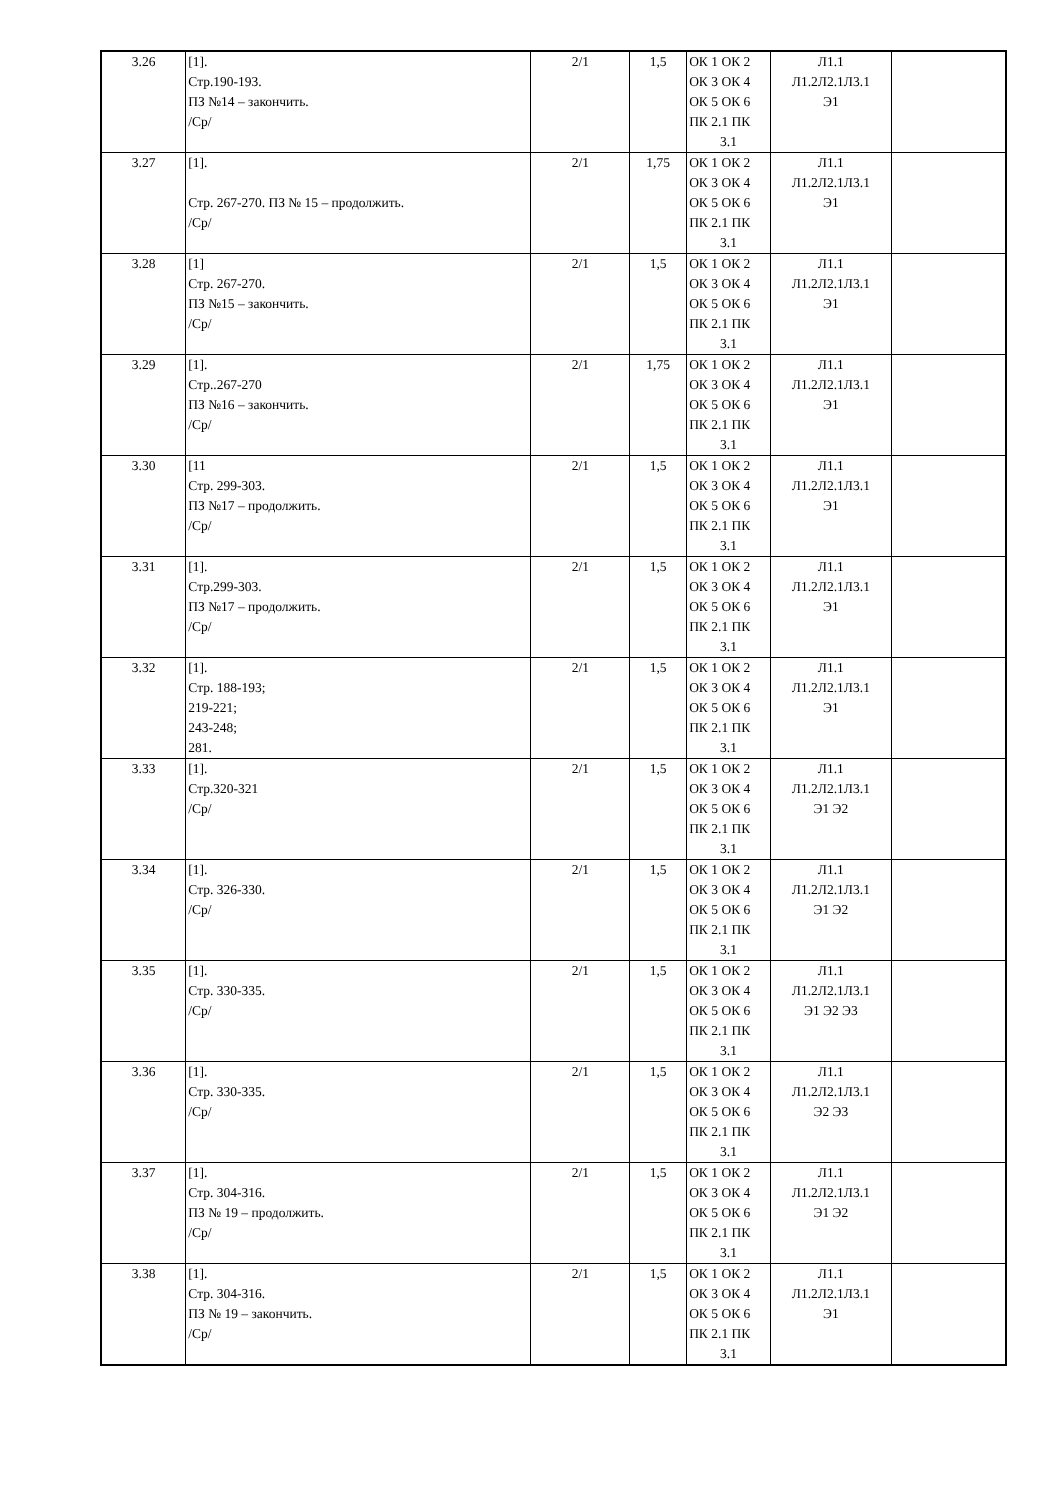| 3.26 | [1]. Стр.190-193. ПЗ №14 – закончить. /Ср/ | 2/1 | 1,5 | ОК 1 ОК 2 ОК 3 ОК 4 ОК 5 ОК 6 ПК 2.1 ПК 3.1 | Л1.1 Л1.2Л2.1Л3.1 Э1 | |
| 3.27 | [1]. Стр. 267-270. ПЗ № 15 – продолжить. /Ср/ | 2/1 | 1,75 | ОК 1 ОК 2 ОК 3 ОК 4 ОК 5 ОК 6 ПК 2.1 ПК 3.1 | Л1.1 Л1.2Л2.1Л3.1 Э1 | |
| 3.28 | [1] Стр. 267-270. ПЗ №15 – закончить. /Ср/ | 2/1 | 1,5 | ОК 1 ОК 2 ОК 3 ОК 4 ОК 5 ОК 6 ПК 2.1 ПК 3.1 | Л1.1 Л1.2Л2.1Л3.1 Э1 | |
| 3.29 | [1]. Стр..267-270 ПЗ №16 – закончить. /Ср/ | 2/1 | 1,75 | ОК 1 ОК 2 ОК 3 ОК 4 ОК 5 ОК 6 ПК 2.1 ПК 3.1 | Л1.1 Л1.2Л2.1Л3.1 Э1 | |
| 3.30 | [11 Стр. 299-303. ПЗ №17 – продолжить. /Ср/ | 2/1 | 1,5 | ОК 1 ОК 2 ОК 3 ОК 4 ОК 5 ОК 6 ПК 2.1 ПК 3.1 | Л1.1 Л1.2Л2.1Л3.1 Э1 | |
| 3.31 | [1]. Стр.299-303. ПЗ №17 – продолжить. /Ср/ | 2/1 | 1,5 | ОК 1 ОК 2 ОК 3 ОК 4 ОК 5 ОК 6 ПК 2.1 ПК 3.1 | Л1.1 Л1.2Л2.1Л3.1 Э1 | |
| 3.32 | [1]. Стр. 188-193; 219-221; 243-248; 281. | 2/1 | 1,5 | ОК 1 ОК 2 ОК 3 ОК 4 ОК 5 ОК 6 ПК 2.1 ПК 3.1 | Л1.1 Л1.2Л2.1Л3.1 Э1 | |
| 3.33 | [1]. Стр.320-321 /Ср/ | 2/1 | 1,5 | ОК 1 ОК 2 ОК 3 ОК 4 ОК 5 ОК 6 ПК 2.1 ПК 3.1 | Л1.1 Л1.2Л2.1Л3.1 Э1 Э2 | |
| 3.34 | [1]. Стр. 326-330. /Ср/ | 2/1 | 1,5 | ОК 1 ОК 2 ОК 3 ОК 4 ОК 5 ОК 6 ПК 2.1 ПК 3.1 | Л1.1 Л1.2Л2.1Л3.1 Э1 Э2 | |
| 3.35 | [1]. Стр. 330-335. /Ср/ | 2/1 | 1,5 | ОК 1 ОК 2 ОК 3 ОК 4 ОК 5 ОК 6 ПК 2.1 ПК 3.1 | Л1.1 Л1.2Л2.1Л3.1 Э1 Э2 Э3 | |
| 3.36 | [1]. Стр. 330-335. /Ср/ | 2/1 | 1,5 | ОК 1 ОК 2 ОК 3 ОК 4 ОК 5 ОК 6 ПК 2.1 ПК 3.1 | Л1.1 Л1.2Л2.1Л3.1 Э2 Э3 | |
| 3.37 | [1]. Стр. 304-316. ПЗ № 19 – продолжить. /Ср/ | 2/1 | 1,5 | ОК 1 ОК 2 ОК 3 ОК 4 ОК 5 ОК 6 ПК 2.1 ПК 3.1 | Л1.1 Л1.2Л2.1Л3.1 Э1 Э2 | |
| 3.38 | [1]. Стр. 304-316. ПЗ № 19 – закончить. /Ср/ | 2/1 | 1,5 | ОК 1 ОК 2 ОК 3 ОК 4 ОК 5 ОК 6 ПК 2.1 ПК 3.1 | Л1.1 Л1.2Л2.1Л3.1 Э1 | |